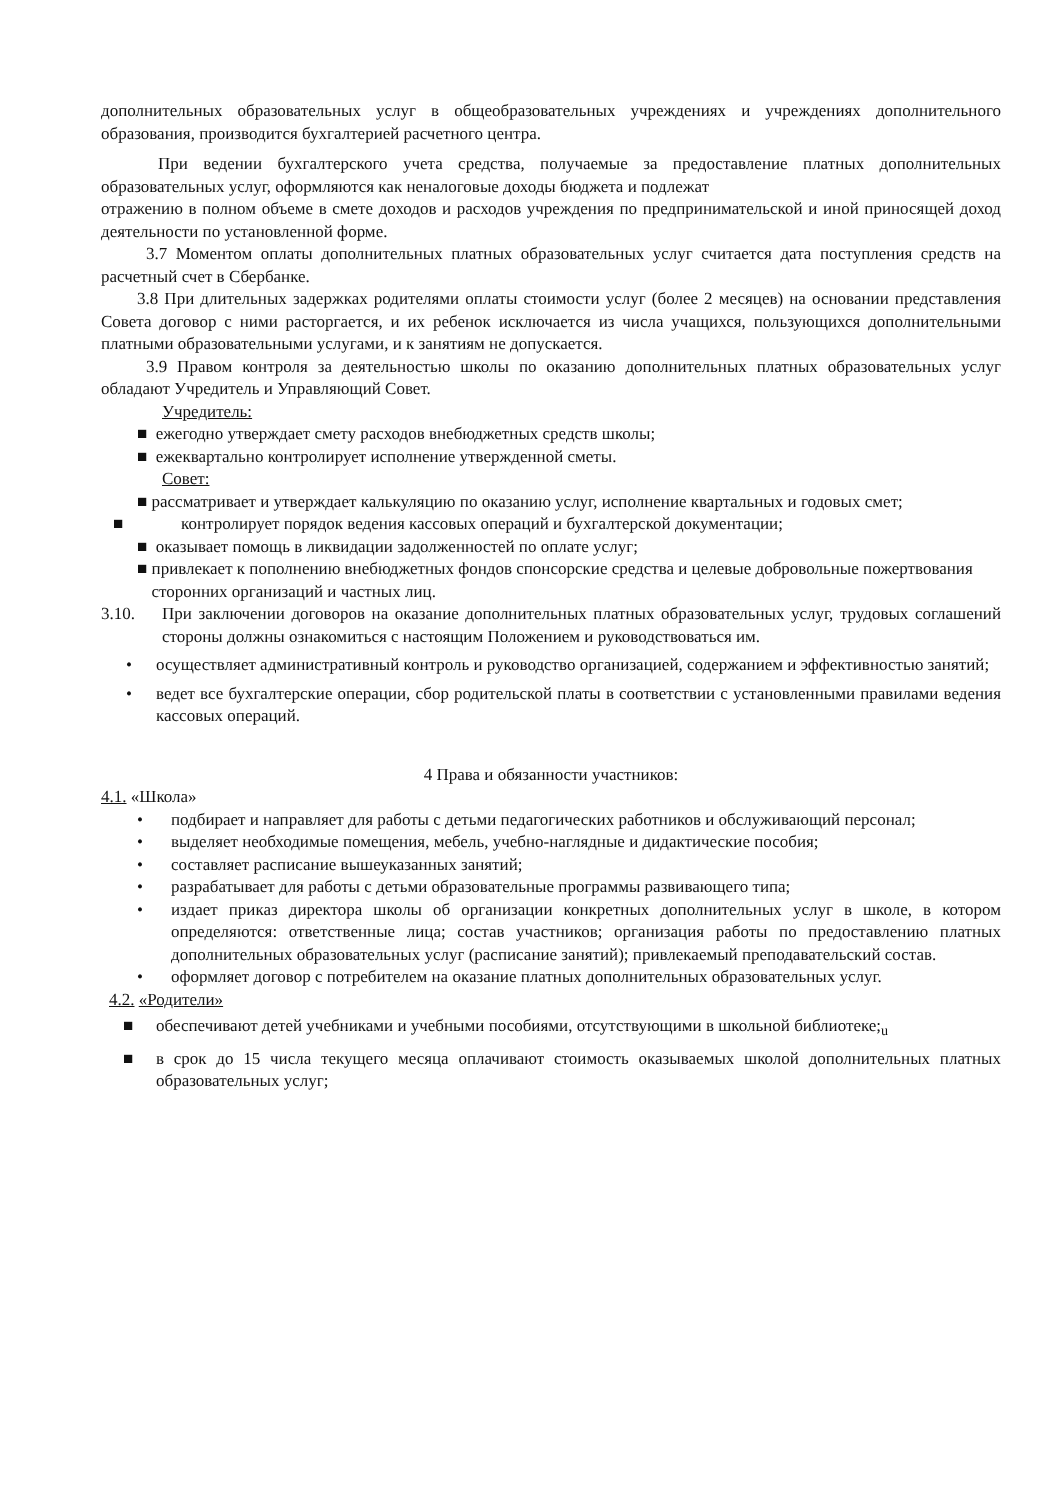дополнительных образовательных услуг в общеобразовательных учреждениях и учреждениях дополнительного образования, производится бухгалтерией расчетного центра.
При ведении бухгалтерского учета средства, получаемые за предоставление платных дополнительных образовательных услуг, оформляются как неналоговые доходы бюджета и подлежат
отражению в полном объеме в смете доходов и расходов учреждения по предпринимательской и иной приносящей доход деятельности по установленной форме.
3.7 Моментом оплаты дополнительных платных образовательных услуг считается дата поступления средств на расчетный счет в Сбербанке.
3.8 При длительных задержках родителями оплаты стоимости услуг (более 2 месяцев) на основании представления Совета договор с ними расторгается, и их ребенок исключается из числа учащихся, пользующихся дополнительными платными образовательными услугами, и к занятиям не допускается.
3.9 Правом контроля за деятельностью школы по оказанию дополнительных платных образовательных услуг обладают Учредитель и Управляющий Совет.
Учредитель:
■ ежегодно утверждает смету расходов внебюджетных средств школы;
■ ежеквартально контролирует исполнение утвержденной сметы.
Совет:
■ рассматривает и утверждает калькуляцию по оказанию услуг, исполнение квартальных и годовых смет;
■ контролирует порядок ведения кассовых операций и бухгалтерской документации;
■ оказывает помощь в ликвидации задолженностей по оплате услуг;
■ привлекает к пополнению внебюджетных фондов спонсорские средства и целевые добровольные пожертвования сторонних организаций и частных лиц.
3.10. При заключении договоров на оказание дополнительных платных образовательных услуг, трудовых соглашений стороны должны ознакомиться с настоящим Положением и руководствоваться им.
• осуществляет административный контроль и руководство организацией, содержанием и эффективностью занятий;
• ведет все бухгалтерские операции, сбор родительской платы в соответствии с установленными правилами ведения кассовых операций.
4 Права и обязанности участников:
4.1. «Школа»
• подбирает и направляет для работы с детьми педагогических работников и обслуживающий персонал;
• выделяет необходимые помещения, мебель, учебно-наглядные и дидактические пособия;
• составляет расписание вышеуказанных занятий;
• разрабатывает для работы с детьми образовательные программы развивающего типа;
• издает приказ директора школы об организации конкретных дополнительных услуг в школе, в котором определяются: ответственные лица; состав участников; организация работы по предоставлению платных дополнительных образовательных услуг (расписание занятий); привлекаемый преподавательский состав.
• оформляет договор с потребителем на оказание платных дополнительных образовательных услуг.
4.2. «Родители»
■ обеспечивают детей учебниками и учебными пособиями, отсутствующими в школьной библиотеке;<sub>u</sub>
■ в срок до 15 числа текущего месяца оплачивают стоимость оказываемых школой дополнительных платных образовательных услуг;